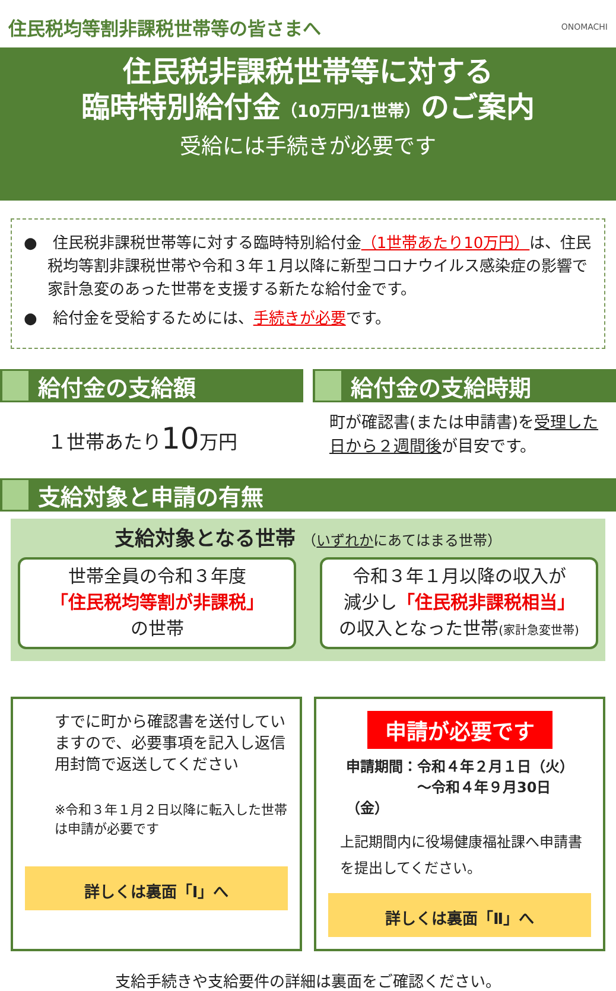住民税均等割非課税世帯等の皆さまへ
ONOMACHI
住民税非課税世帯等に対する
臨時特別給付金（10万円/1世帯）のご案内
受給には手続きが必要です
●　住民税非課税世帯等に対する臨時特別給付金（1世帯あたり10万円）は、住民税均等割非課税世帯や令和３年１月以降に新型コロナウイルス感染症の影響で家計急変のあった世帯を支援する新たな給付金です。
●　給付金を受給するためには、手続きが必要です。
給付金の支給額
１世帯あたり10万円
給付金の支給時期
町が確認書(または申請書)を受理した日から２週間後が目安です。
支給対象と申請の有無
支給対象となる世帯 （いずれかにあてはまる世帯）
世帯全員の令和３年度
「住民税均等割が非課税」
の世帯
令和３年１月以降の収入が
減少し「住民税非課税相当」
の収入となった世帯(家計急変世帯)
すでに町から確認書を送付していますので、必要事項を記入し返信用封筒で返送してください
※令和３年１月２日以降に転入した世帯は申請が必要です
詳しくは裏面「Ⅰ」へ
申請が必要です
申請期間：令和４年２月１日（火）
　　　　　～令和４年９月30日（金）
上記期間内に役場健康福祉課へ申請書を提出してください。
詳しくは裏面「Ⅱ」へ
支給手続きや支給要件の詳細は裏面をご確認ください。